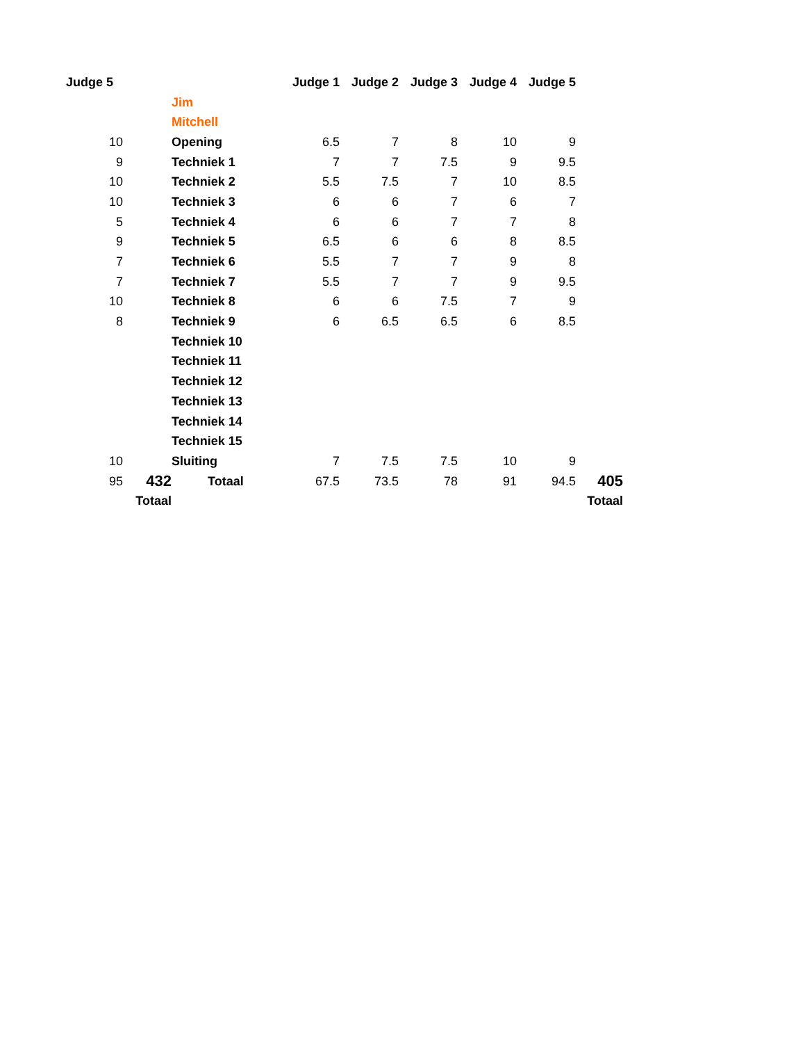| Judge 5 | | | Judge 1 | Judge 2 | Judge 3 | Judge 4 | Judge 5 | |
| | | Jim | | | | | | |
| | | Mitchell | | | | | | |
| 10 | | Opening | 6.5 | 7 | 8 | 10 | 9 | |
| 9 | | Techniek 1 | 7 | 7 | 7.5 | 9 | 9.5 | |
| 10 | | Techniek 2 | 5.5 | 7.5 | 7 | 10 | 8.5 | |
| 10 | | Techniek 3 | 6 | 6 | 7 | 6 | 7 | |
| 5 | | Techniek 4 | 6 | 6 | 7 | 7 | 8 | |
| 9 | | Techniek 5 | 6.5 | 6 | 6 | 8 | 8.5 | |
| 7 | | Techniek 6 | 5.5 | 7 | 7 | 9 | 8 | |
| 7 | | Techniek 7 | 5.5 | 7 | 7 | 9 | 9.5 | |
| 10 | | Techniek 8 | 6 | 6 | 7.5 | 7 | 9 | |
| 8 | | Techniek 9 | 6 | 6.5 | 6.5 | 6 | 8.5 | |
| | | Techniek 10 | | | | | | |
| | | Techniek 11 | | | | | | |
| | | Techniek 12 | | | | | | |
| | | Techniek 13 | | | | | | |
| | | Techniek 14 | | | | | | |
| | | Techniek 15 | | | | | | |
| 10 | | Sluiting | 7 | 7.5 | 7.5 | 10 | 9 | |
| 95 | 432 | Totaal | 67.5 | 73.5 | 78 | 91 | 94.5 | 405 |
| | Totaal | | | | | | | Totaal |